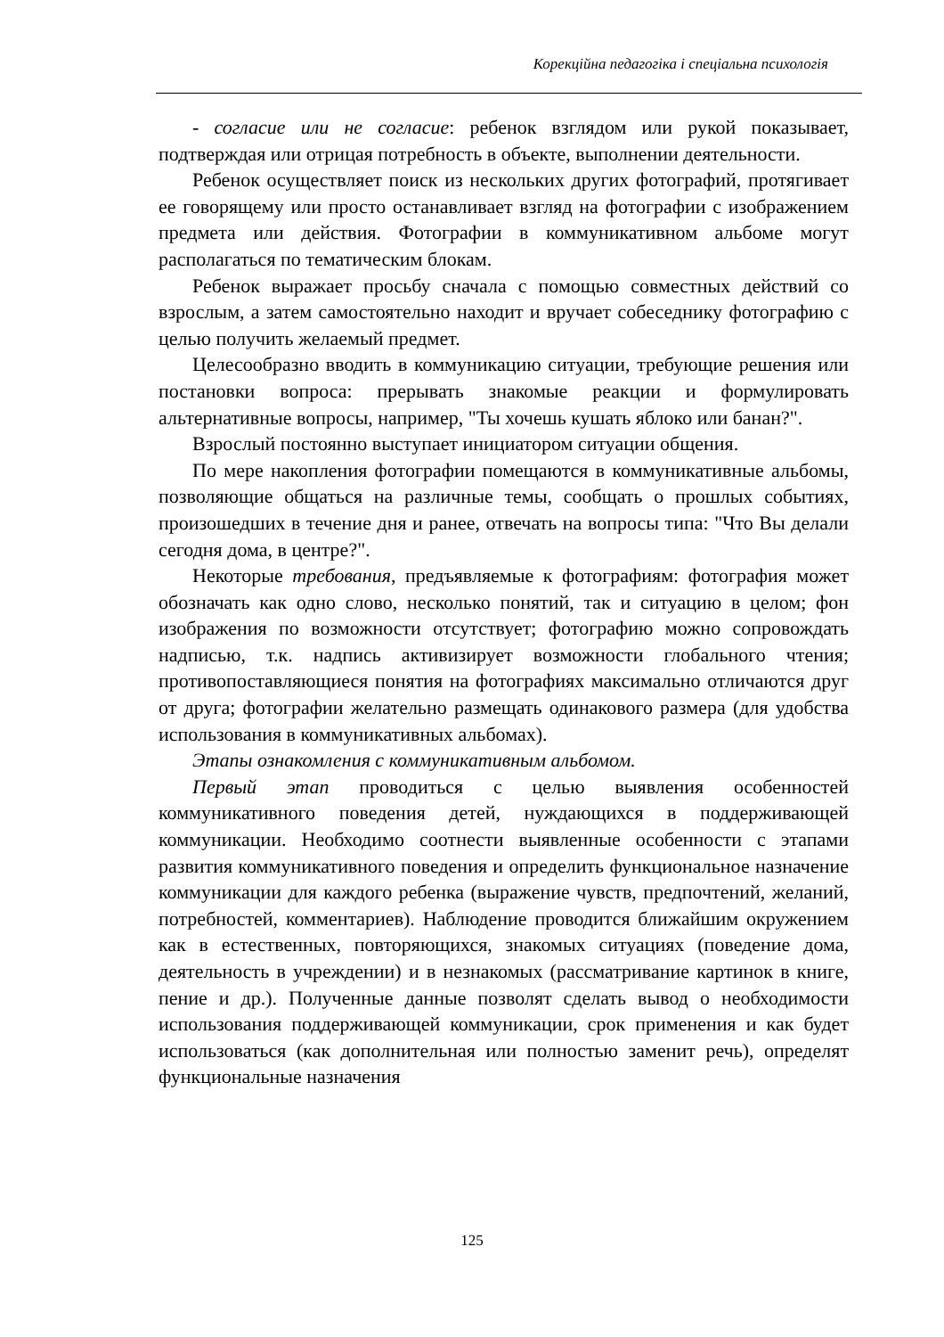Корекційна педагогіка і спеціальна психологія
- согласие или не согласие: ребенок взглядом или рукой показывает, подтверждая или отрицая потребность в объекте, выполнении деятельности.
Ребенок осуществляет поиск из нескольких других фотографий, протягивает ее говорящему или просто останавливает взгляд на фотографии с изображением предмета или действия. Фотографии в коммуникативном альбоме могут располагаться по тематическим блокам.
Ребенок выражает просьбу сначала с помощью совместных действий со взрослым, а затем самостоятельно находит и вручает собеседнику фотографию с целью получить желаемый предмет.
Целесообразно вводить в коммуникацию ситуации, требующие решения или постановки вопроса: прерывать знакомые реакции и формулировать альтернативные вопросы, например, "Ты хочешь кушать яблоко или банан?".
Взрослый постоянно выступает инициатором ситуации общения.
По мере накопления фотографии помещаются в коммуникативные альбомы, позволяющие общаться на различные темы, сообщать о прошлых событиях, произошедших в течение дня и ранее, отвечать на вопросы типа: "Что Вы делали сегодня дома, в центре?".
Некоторые требования, предъявляемые к фотографиям: фотография может обозначать как одно слово, несколько понятий, так и ситуацию в целом; фон изображения по возможности отсутствует; фотографию можно сопровождать надписью, т.к. надпись активизирует возможности глобального чтения; противопоставляющиеся понятия на фотографиях максимально отличаются друг от друга; фотографии желательно размещать одинакового размера (для удобства использования в коммуникативных альбомах).
Этапы ознакомления с коммуникативным альбомом.
Первый этап проводиться с целью выявления особенностей коммуникативного поведения детей, нуждающихся в поддерживающей коммуникации. Необходимо соотнести выявленные особенности с этапами развития коммуникативного поведения и определить функциональное назначение коммуникации для каждого ребенка (выражение чувств, предпочтений, желаний, потребностей, комментариев). Наблюдение проводится ближайшим окружением как в естественных, повторяющихся, знакомых ситуациях (поведение дома, деятельность в учреждении) и в незнакомых (рассматривание картинок в книге, пение и др.). Полученные данные позволят сделать вывод о необходимости использования поддерживающей коммуникации, срок применения и как будет использоваться (как дополнительная или полностью заменит речь), определят функциональные назначения
125